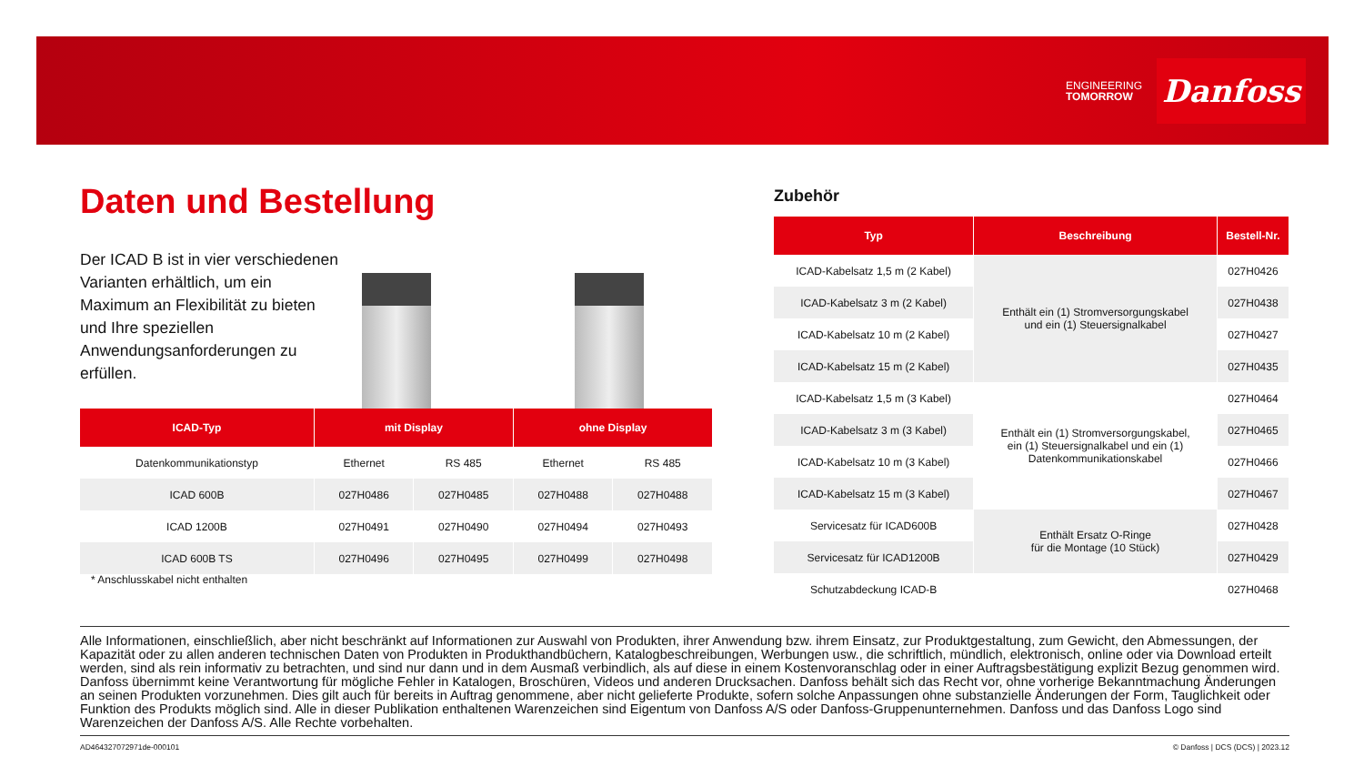ENGINEERING
TOMORROW
Danfoss
Daten und Bestellung
Der ICAD B ist in vier verschiedenen Varianten erhältlich, um ein Maximum an Flexibilität zu bieten und Ihre speziellen Anwendungsanforderungen zu erfüllen.
| ICAD-Typ | mit Display | | ohne Display | |
| --- | --- | --- | --- | --- |
| Datenkommunikationstyp | Ethernet | RS 485 | Ethernet | RS 485 |
| ICAD 600B | 027H0486 | 027H0485 | 027H0488 | 027H0488 |
| ICAD 1200B | 027H0491 | 027H0490 | 027H0494 | 027H0493 |
| ICAD 600B TS | 027H0496 | 027H0495 | 027H0499 | 027H0498 |
* Anschlusskabel nicht enthalten
Zubehör
| Typ | Beschreibung | Bestell-Nr. |
| --- | --- | --- |
| ICAD-Kabelsatz 1,5 m (2 Kabel) | Enthält ein (1) Stromversorgungskabel und ein (1) Steuersignalkabel | 027H0426 |
| ICAD-Kabelsatz 3 m (2 Kabel) | | 027H0438 |
| ICAD-Kabelsatz 10 m (2 Kabel) | | 027H0427 |
| ICAD-Kabelsatz 15 m (2 Kabel) | | 027H0435 |
| ICAD-Kabelsatz 1,5 m (3 Kabel) | Enthält ein (1) Stromversorgungskabel, ein (1) Steuersignalkabel und ein (1) Datenkommunikationskabel | 027H0464 |
| ICAD-Kabelsatz 3 m (3 Kabel) | | 027H0465 |
| ICAD-Kabelsatz 10 m (3 Kabel) | | 027H0466 |
| ICAD-Kabelsatz 15 m (3 Kabel) | | 027H0467 |
| Servicesatz für ICAD600B | Enthält Ersatz O-Ringe für die Montage (10 Stück) | 027H0428 |
| Servicesatz für ICAD1200B | | 027H0429 |
| Schutzabdeckung ICAD-B | | 027H0468 |
Alle Informationen, einschließlich, aber nicht beschränkt auf Informationen zur Auswahl von Produkten, ihrer Anwendung bzw. ihrem Einsatz, zur Produktgestaltung, zum Gewicht, den Abmessungen, der Kapazität oder zu allen anderen technischen Daten von Produkten in Produkthandbüchern, Katalogbeschreibungen, Werbungen usw., die schriftlich, mündlich, elektronisch, online oder via Download erteilt werden, sind als rein informativ zu betrachten, und sind nur dann und in dem Ausmaß verbindlich, als auf diese in einem Kostenvoranschlag oder in einer Auftragsbestätigung explizit Bezug genommen wird. Danfoss übernimmt keine Verantwortung für mögliche Fehler in Katalogen, Broschüren, Videos und anderen Drucksachen. Danfoss behält sich das Recht vor, ohne vorherige Bekanntmachung Änderungen an seinen Produkten vorzunehmen. Dies gilt auch für bereits in Auftrag genommene, aber nicht gelieferte Produkte, sofern solche Anpassungen ohne substanzielle Änderungen der Form, Tauglichkeit oder Funktion des Produkts möglich sind. Alle in dieser Publikation enthaltenen Warenzeichen sind Eigentum von Danfoss A/S oder Danfoss-Gruppenunternehmen. Danfoss und das Danfoss Logo sind Warenzeichen der Danfoss A/S. Alle Rechte vorbehalten.
AD464327072971de-000101
© Danfoss | DCS (DCS) | 2023.12